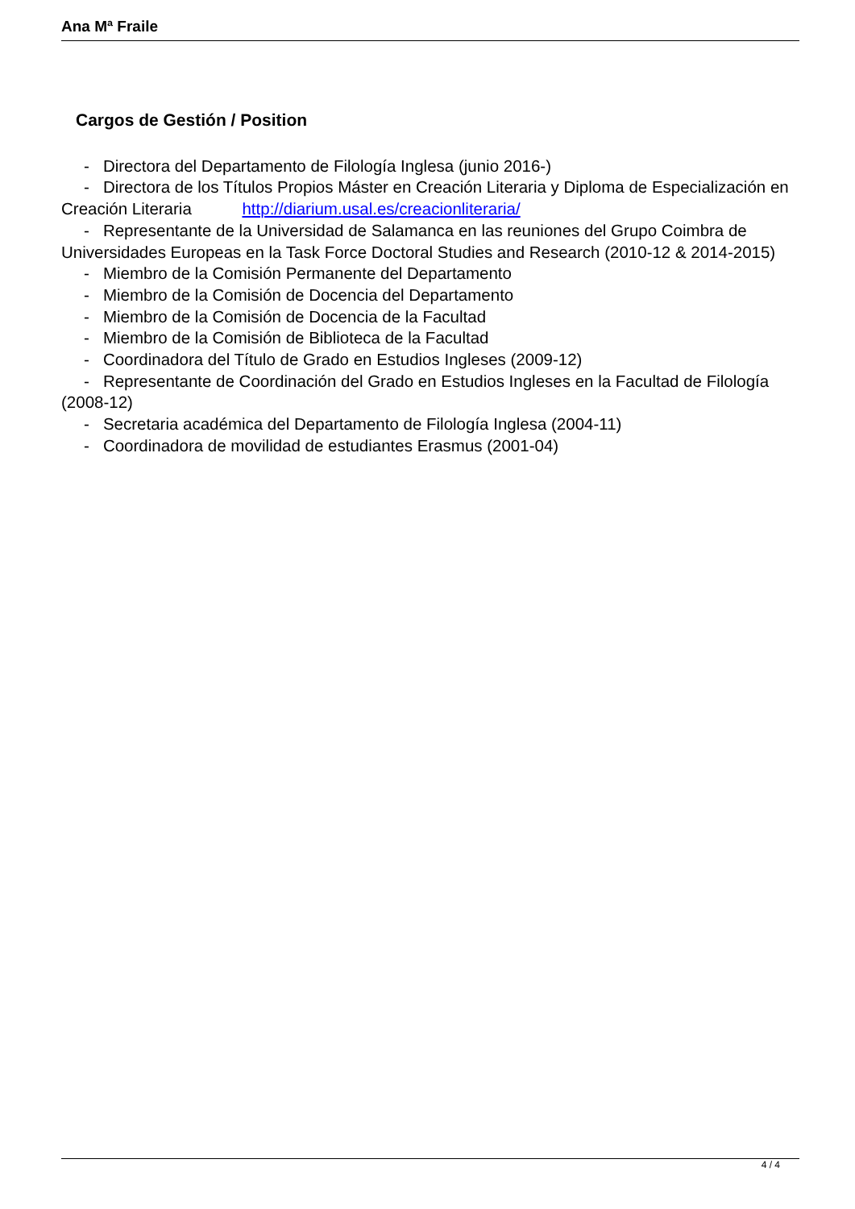Ana Mª Fraile
Cargos de Gestión / Position
- Directora del Departamento de Filología Inglesa (junio 2016-)
- Directora de los Títulos Propios Máster en Creación Literaria y Diploma de Especialización en Creación Literaria http://diarium.usal.es/creacionliteraria/
- Representante de la Universidad de Salamanca en las reuniones del Grupo Coimbra de Universidades Europeas en la Task Force Doctoral Studies and Research (2010-12 & 2014-2015)
- Miembro de la Comisión Permanente del Departamento
- Miembro de la Comisión de Docencia del Departamento
- Miembro de la Comisión de Docencia de la Facultad
- Miembro de la Comisión de Biblioteca de la Facultad
- Coordinadora del Título de Grado en Estudios Ingleses (2009-12)
- Representante de Coordinación del Grado en Estudios Ingleses en la Facultad de Filología (2008-12)
- Secretaria académica del Departamento de Filología Inglesa (2004-11)
- Coordinadora de movilidad de estudiantes Erasmus (2001-04)
4 / 4